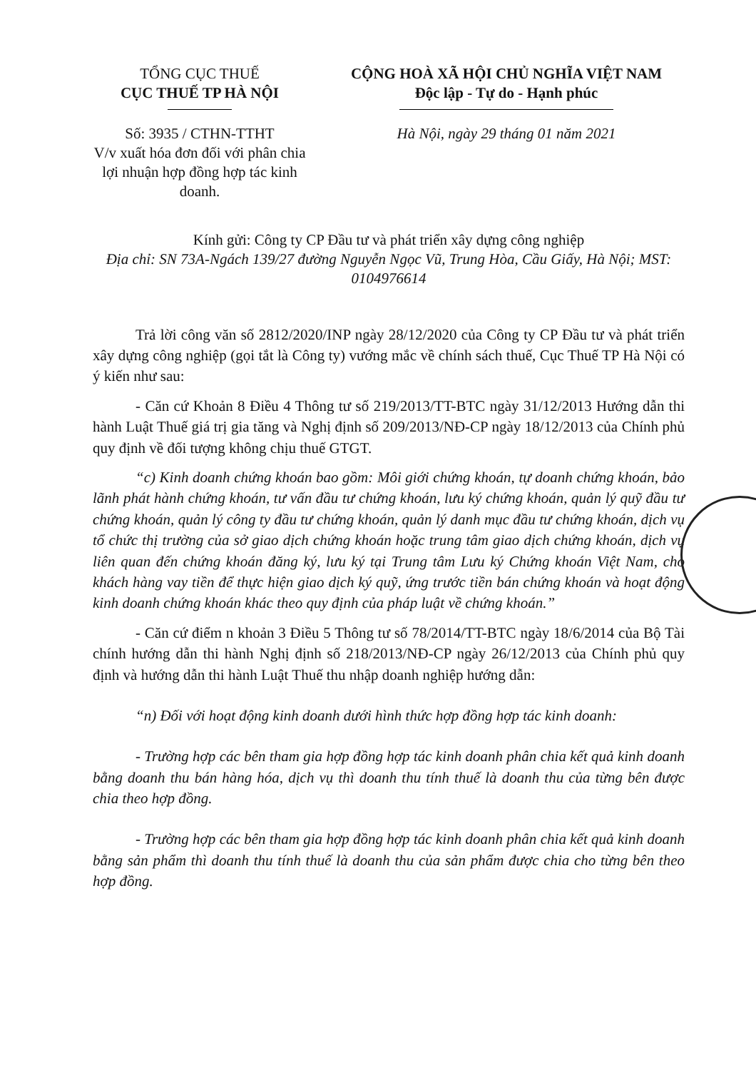TỔNG CỤC THUẾ
CỤC THUẾ TP HÀ NỘI
Số: 3935 / CTHN-TTHT
V/v xuất hóa đơn đối với phân chia lợi nhuận hợp đồng hợp tác kinh doanh.
CỘNG HOÀ XÃ HỘI CHỦ NGHĨA VIỆT NAM
Độc lập - Tự do - Hạnh phúc
Hà Nội, ngày 29 tháng 01 năm 2021
Kính gửi: Công ty CP Đầu tư và phát triển xây dựng công nghiệp
Địa chỉ: SN 73A-Ngách 139/27 đường Nguyễn Ngọc Vũ, Trung Hòa, Cầu Giấy, Hà Nội; MST: 0104976614
Trả lời công văn số 2812/2020/INP ngày 28/12/2020 của Công ty CP Đầu tư và phát triển xây dựng công nghiệp (gọi tắt là Công ty) vướng mắc về chính sách thuế, Cục Thuế TP Hà Nội có ý kiến như sau:
- Căn cứ Khoản 8 Điều 4 Thông tư số 219/2013/TT-BTC ngày 31/12/2013 Hướng dẫn thi hành Luật Thuế giá trị gia tăng và Nghị định số 209/2013/NĐ-CP ngày 18/12/2013 của Chính phủ quy định về đối tượng không chịu thuế GTGT.
“c) Kinh doanh chứng khoán bao gồm: Môi giới chứng khoán, tự doanh chứng khoán, bảo lãnh phát hành chứng khoán, tư vấn đầu tư chứng khoán, lưu ký chứng khoán, quản lý quỹ đầu tư chứng khoán, quản lý công ty đầu tư chứng khoán, quản lý danh mục đầu tư chứng khoán, dịch vụ tổ chức thị trường của sở giao dịch chứng khoán hoặc trung tâm giao dịch chứng khoán, dịch vụ liên quan đến chứng khoán đăng ký, lưu ký tại Trung tâm Lưu ký Chứng khoán Việt Nam, cho khách hàng vay tiền để thực hiện giao dịch ký quỹ, ứng trước tiền bán chứng khoán và hoạt động kinh doanh chứng khoán khác theo quy định của pháp luật về chứng khoán.”
- Căn cứ điểm n khoản 3 Điều 5 Thông tư số 78/2014/TT-BTC ngày 18/6/2014 của Bộ Tài chính hướng dẫn thi hành Nghị định số 218/2013/NĐ-CP ngày 26/12/2013 của Chính phủ quy định và hướng dẫn thi hành Luật Thuế thu nhập doanh nghiệp hướng dẫn:
“n) Đối với hoạt động kinh doanh dưới hình thức hợp đồng hợp tác kinh doanh:
- Trường hợp các bên tham gia hợp đồng hợp tác kinh doanh phân chia kết quả kinh doanh bằng doanh thu bán hàng hóa, dịch vụ thì doanh thu tính thuế là doanh thu của từng bên được chia theo hợp đồng.
- Trường hợp các bên tham gia hợp đồng hợp tác kinh doanh phân chia kết quả kinh doanh bằng sản phẩm thì doanh thu tính thuế là doanh thu của sản phẩm được chia cho từng bên theo hợp đồng.